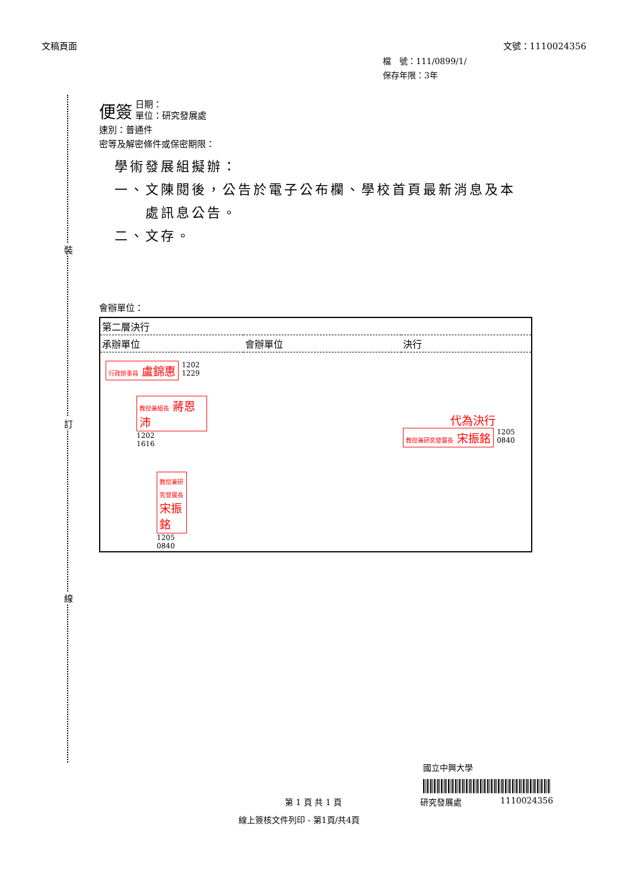文稿頁面 文號：1110024356
檔　號：111/0899/1/
保存年限：3年
裝
訂
線
便簽 日期：
單位：研究發展處
速別：普通件
密等及解密條件或保密期限：
學術發展組擬辦：
一、文陳閱後，公告於電子公布欄、學校首頁最新消息及本
　　處訊息公告。
二、文存。
會辦單位：
| 第二層決行 | | |
| 承辦單位 | 會辦單位 | 決行 |
| 行政辦事員 盧錦惠 1202 1229 教授兼組長 蔣恩沛 1202 1616 教授兼研究發展長 宋振銘 1205 0840 | | 代為決行 教授兼研究發展長 宋振銘 1205 0840 |
國立中興大學
第 1 頁 共 1 頁 研究發展處 1110024356
線上簽核文件列印 - 第1頁/共4頁